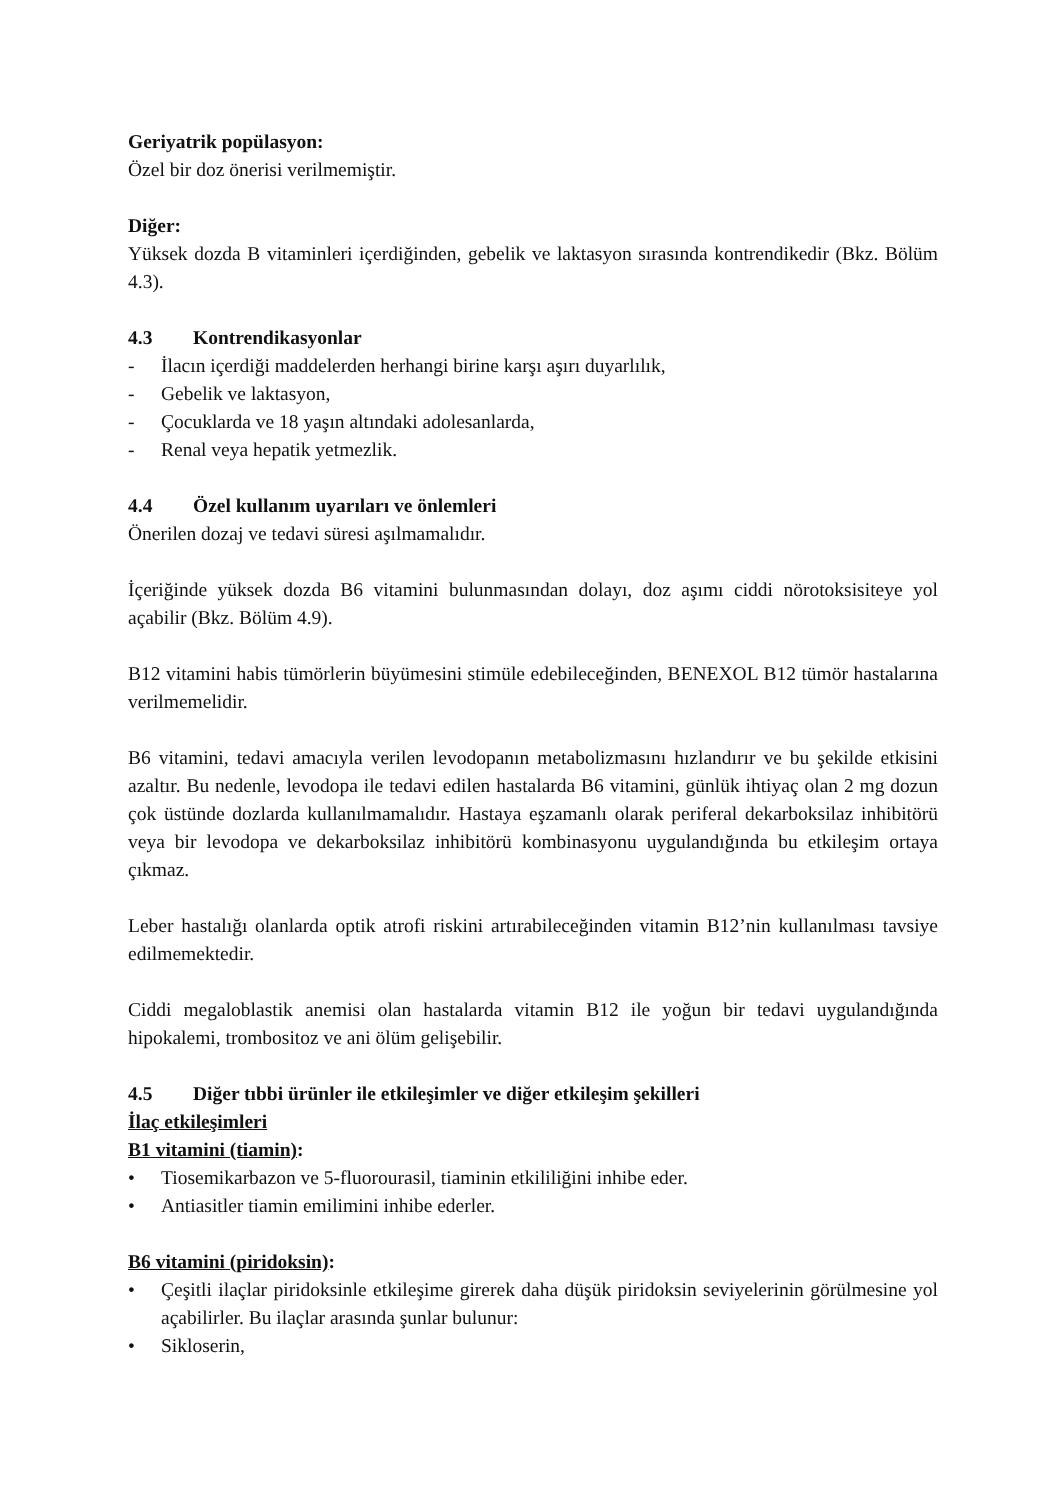Geriyatrik popülasyon:
Özel bir doz önerisi verilmemiştir.
Diğer:
Yüksek dozda B vitaminleri içerdiğinden, gebelik ve laktasyon sırasında kontrendikedir (Bkz. Bölüm 4.3).
4.3 Kontrendikasyonlar
- İlacın içerdiği maddelerden herhangi birine karşı aşırı duyarlılık,
- Gebelik ve laktasyon,
- Çocuklarda ve 18 yaşın altındaki adolesanlarda,
- Renal veya hepatik yetmezlik.
4.4 Özel kullanım uyarıları ve önlemleri
Önerilen dozaj ve tedavi süresi aşılmamalıdır.
İçeriğinde yüksek dozda B6 vitamini bulunmasından dolayı, doz aşımı ciddi nörotoksisiteye yol açabilir (Bkz. Bölüm 4.9).
B12 vitamini habis tümörlerin büyümesini stimüle edebileceğinden, BENEXOL B12 tümör hastalarına verilmemelidir.
B6 vitamini, tedavi amacıyla verilen levodopanın metabolizmasını hızlandırır ve bu şekilde etkisini azaltır. Bu nedenle, levodopa ile tedavi edilen hastalarda B6 vitamini, günlük ihtiyaç olan 2 mg dozun çok üstünde dozlarda kullanılmamalıdır. Hastaya eşzamanlı olarak periferal dekarboksilaz inhibitörü veya bir levodopa ve dekarboksilaz inhibitörü kombinasyonu uygulandığında bu etkileşim ortaya çıkmaz.
Leber hastalığı olanlarda optik atrofi riskini artırabileceğinden vitamin B12’nin kullanılması tavsiye edilmemektedir.
Ciddi megaloblastik anemisi olan hastalarda vitamin B12 ile yoğun bir tedavi uygulandığında hipokalemi, trombositoz ve ani ölüm gelişebilir.
4.5 Diğer tıbbi ürünler ile etkileşimler ve diğer etkileşim şekilleri
İlaç etkileşimleri
B1 vitamini (tiamin):
• Tiosemikarbazon ve 5-fluorourasil, tiaminin etkililiğini inhibe eder.
• Antiasitler tiamin emilimini inhibe ederler.
B6 vitamini (piridoksin):
• Çeşitli ilaçlar piridoksinle etkileşime girerek daha düşük piridoksin seviyelerinin görülmesine yol açabilirler. Bu ilaçlar arasında şunlar bulunur:
• Sikloserin,